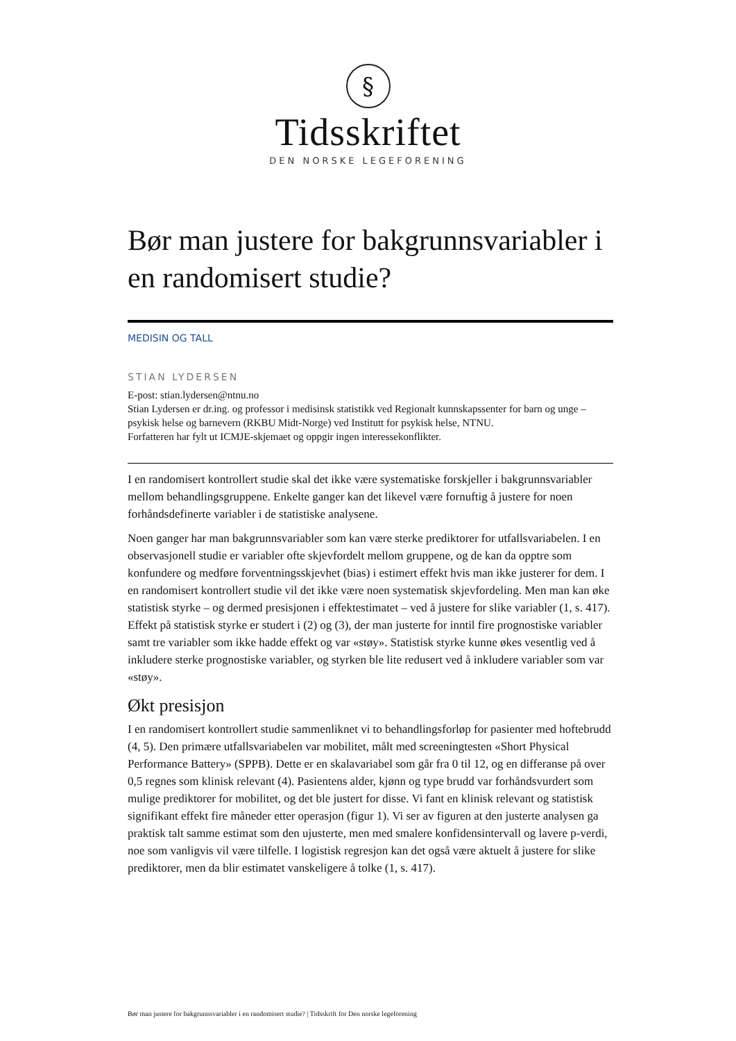§
Tidsskriftet
DEN NORSKE LEGEFORENING
Bør man justere for bakgrunnsvariabler i en randomisert studie?
MEDISIN OG TALL
STIAN LYDERSEN
E-post: stian.lydersen@ntnu.no
Stian Lydersen er dr.ing. og professor i medisinsk statistikk ved Regionalt kunnskapssenter for barn og unge – psykisk helse og barnevern (RKBU Midt-Norge) ved Institutt for psykisk helse, NTNU.
Forfatteren har fylt ut ICMJE-skjemaet og oppgir ingen interessekonflikter.
I en randomisert kontrollert studie skal det ikke være systematiske forskjeller i bakgrunnsvariabler mellom behandlingsgruppene. Enkelte ganger kan det likevel være fornuftig å justere for noen forhåndsdefinerte variabler i de statistiske analysene.
Noen ganger har man bakgrunnsvariabler som kan være sterke prediktorer for utfallsvariabelen. I en observasjonell studie er variabler ofte skjevfordelt mellom gruppene, og de kan da opptre som konfundere og medføre forventningsskjevhet (bias) i estimert effekt hvis man ikke justerer for dem. I en randomisert kontrollert studie vil det ikke være noen systematisk skjevfordeling. Men man kan øke statistisk styrke – og dermed presisjonen i effektestimatet – ved å justere for slike variabler (1, s. 417). Effekt på statistisk styrke er studert i (2) og (3), der man justerte for inntil fire prognostiske variabler samt tre variabler som ikke hadde effekt og var «støy». Statistisk styrke kunne økes vesentlig ved å inkludere sterke prognostiske variabler, og styrken ble lite redusert ved å inkludere variabler som var «støy».
Økt presisjon
I en randomisert kontrollert studie sammenliknet vi to behandlingsforløp for pasienter med hoftebrudd (4, 5). Den primære utfallsvariabelen var mobilitet, målt med screeningtesten «Short Physical Performance Battery» (SPPB). Dette er en skalavariabel som går fra 0 til 12, og en differanse på over 0,5 regnes som klinisk relevant (4). Pasientens alder, kjønn og type brudd var forhåndsvurdert som mulige prediktorer for mobilitet, og det ble justert for disse. Vi fant en klinisk relevant og statistisk signifikant effekt fire måneder etter operasjon (figur 1). Vi ser av figuren at den justerte analysen ga praktisk talt samme estimat som den ujusterte, men med smalere konfidensintervall og lavere p-verdi, noe som vanligvis vil være tilfelle. I logistisk regresjon kan det også være aktuelt å justere for slike prediktorer, men da blir estimatet vanskeligere å tolke (1, s. 417).
Bør man justere for bakgrunnsvariabler i en randomisert studie? | Tidsskrift for Den norske legeforening